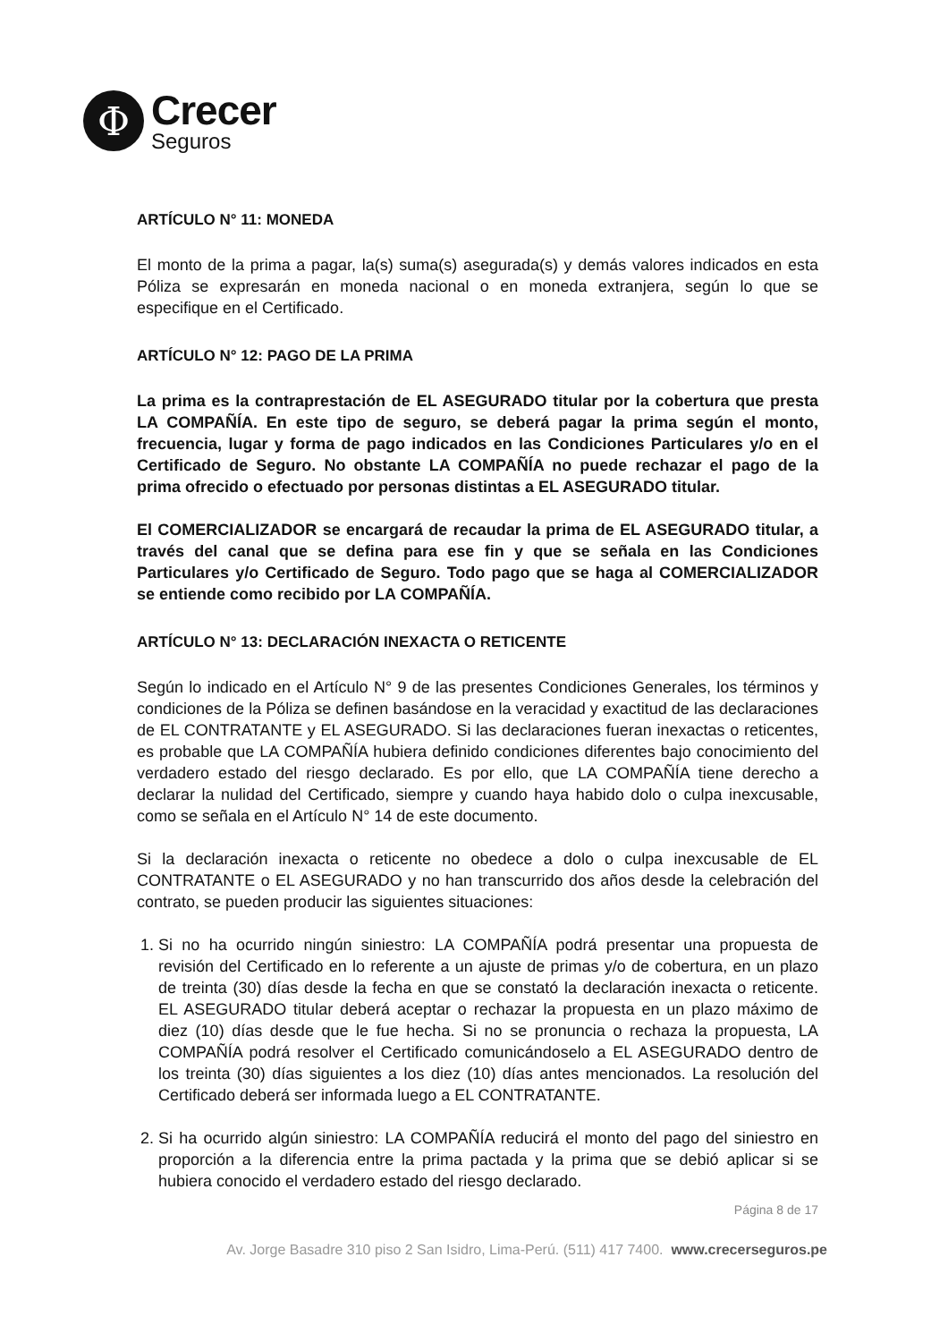Φ
Crecer
Seguros
ARTÍCULO N° 11: MONEDA
El monto de la prima a pagar, la(s) suma(s) asegurada(s) y demás valores indicados en esta Póliza se expresarán en moneda nacional o en moneda extranjera, según lo que se especifique en el Certificado.
ARTÍCULO N° 12: PAGO DE LA PRIMA
La prima es la contraprestación de EL ASEGURADO titular por la cobertura que presta LA COMPAÑÍA. En este tipo de seguro, se deberá pagar la prima según el monto, frecuencia, lugar y forma de pago indicados en las Condiciones Particulares y/o en el Certificado de Seguro. No obstante LA COMPAÑÍA no puede rechazar el pago de la prima ofrecido o efectuado por personas distintas a EL ASEGURADO titular.
El COMERCIALIZADOR se encargará de recaudar la prima de EL ASEGURADO titular, a través del canal que se defina para ese fin y que se señala en las Condiciones Particulares y/o Certificado de Seguro. Todo pago que se haga al COMERCIALIZADOR se entiende como recibido por LA COMPAÑÍA.
ARTÍCULO N° 13: DECLARACIÓN INEXACTA O RETICENTE
Según lo indicado en el Artículo N° 9 de las presentes Condiciones Generales, los términos y condiciones de la Póliza se definen basándose en la veracidad y exactitud de las declaraciones de EL CONTRATANTE y EL ASEGURADO. Si las declaraciones fueran inexactas o reticentes, es probable que LA COMPAÑÍA hubiera definido condiciones diferentes bajo conocimiento del verdadero estado del riesgo declarado. Es por ello, que LA COMPAÑÍA tiene derecho a declarar la nulidad del Certificado, siempre y cuando haya habido dolo o culpa inexcusable, como se señala en el Artículo N° 14 de este documento.
Si la declaración inexacta o reticente no obedece a dolo o culpa inexcusable de EL CONTRATANTE o EL ASEGURADO y no han transcurrido dos años desde la celebración del contrato, se pueden producir las siguientes situaciones:
1. Si no ha ocurrido ningún siniestro: LA COMPAÑÍA podrá presentar una propuesta de revisión del Certificado en lo referente a un ajuste de primas y/o de cobertura, en un plazo de treinta (30) días desde la fecha en que se constató la declaración inexacta o reticente. EL ASEGURADO titular deberá aceptar o rechazar la propuesta en un plazo máximo de diez (10) días desde que le fue hecha. Si no se pronuncia o rechaza la propuesta, LA COMPAÑÍA podrá resolver el Certificado comunicándoselo a EL ASEGURADO dentro de los treinta (30) días siguientes a los diez (10) días antes mencionados. La resolución del Certificado deberá ser informada luego a EL CONTRATANTE.
2. Si ha ocurrido algún siniestro: LA COMPAÑÍA reducirá el monto del pago del siniestro en proporción a la diferencia entre la prima pactada y la prima que se debió aplicar si se hubiera conocido el verdadero estado del riesgo declarado.
Página 8 de 17
Av. Jorge Basadre 310 piso 2 San Isidro, Lima-Perú. (511) 417 7400. www.crecerseguros.pe